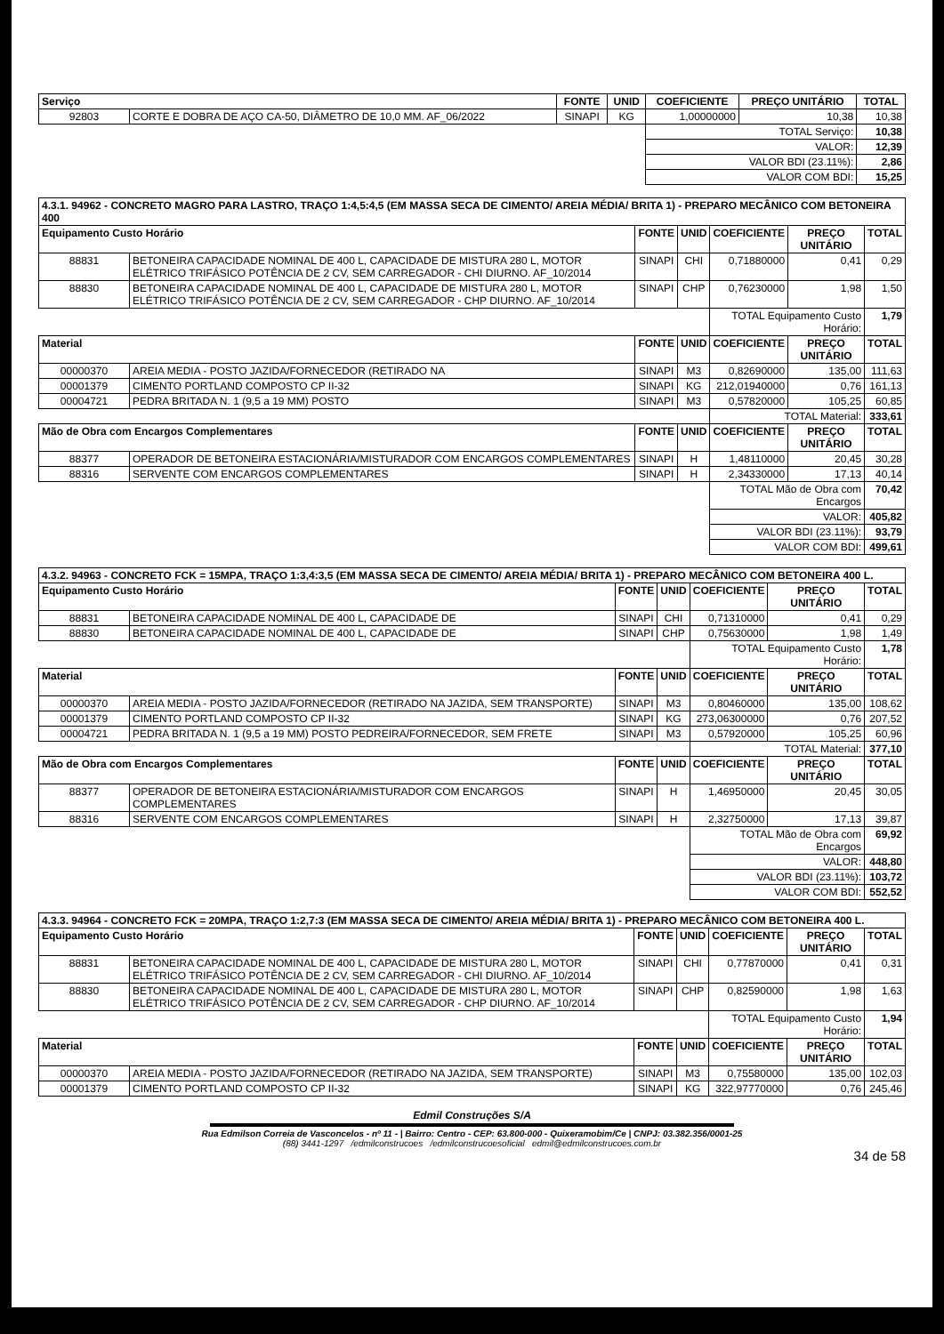| Serviço | | FONTE | UNID | COEFICIENTE | PREÇO UNITÁRIO | TOTAL |
| --- | --- | --- | --- | --- | --- | --- |
| 92803 | CORTE E DOBRA DE AÇO CA-50, DIÂMETRO DE 10,0 MM. AF_06/2022 | SINAPI | KG | 1,00000000 | 10,38 | 10,38 |
| | | | | TOTAL Serviço: | | 10,38 |
| | | | | VALOR: | | 12,39 |
| | | | | VALOR BDI (23.11%): | | 2,86 |
| | | | | VALOR COM BDI: | | 15,25 |
| 4.3.1. 94962 - CONCRETO MAGRO PARA LASTRO, TRAÇO 1:4,5:4,5 (EM MASSA SECA DE CIMENTO/ AREIA MÉDIA/ BRITA 1) - PREPARO MECÂNICO COM BETONEIRA 400 | | | | | | |
| --- | --- | --- | --- | --- | --- | --- |
| Equipamento Custo Horário | | FONTE | UNID | COEFICIENTE | PREÇO UNITÁRIO | TOTAL |
| 88831 | BETONEIRA CAPACIDADE NOMINAL DE 400 L, CAPACIDADE DE MISTURA 280 L, MOTOR ELÉTRICO TRIFÁSICO POTÊNCIA DE 2 CV, SEM CARREGADOR - CHI DIURNO. AF_10/2014 | SINAPI | CHI | 0,71880000 | 0,41 | 0,29 |
| 88830 | BETONEIRA CAPACIDADE NOMINAL DE 400 L, CAPACIDADE DE MISTURA 280 L, MOTOR ELÉTRICO TRIFÁSICO POTÊNCIA DE 2 CV, SEM CARREGADOR - CHP DIURNO. AF_10/2014 | SINAPI | CHP | 0,76230000 | 1,98 | 1,50 |
| | | | | TOTAL Equipamento Custo Horário: | | 1,79 |
| Material | | FONTE | UNID | COEFICIENTE | PREÇO UNITÁRIO | TOTAL |
| 00000370 | AREIA MEDIA - POSTO JAZIDA/FORNECEDOR (RETIRADO NA | SINAPI | M3 | 0,82690000 | 135,00 | 111,63 |
| 00001379 | CIMENTO PORTLAND COMPOSTO CP II-32 | SINAPI | KG | 212,01940000 | 0,76 | 161,13 |
| 00004721 | PEDRA BRITADA N. 1 (9,5 a 19 MM) POSTO | SINAPI | M3 | 0,57820000 | 105,25 | 60,85 |
| | | | | TOTAL Material: | | 333,61 |
| Mão de Obra com Encargos Complementares | | FONTE | UNID | COEFICIENTE | PREÇO UNITÁRIO | TOTAL |
| 88377 | OPERADOR DE BETONEIRA ESTACIONÁRIA/MISTURADOR COM ENCARGOS COMPLEMENTARES | SINAPI | H | 1,48110000 | 20,45 | 30,28 |
| 88316 | SERVENTE COM ENCARGOS COMPLEMENTARES | SINAPI | H | 2,34330000 | 17,13 | 40,14 |
| | | | | TOTAL Mão de Obra com Encargos | | 70,42 |
| | | | | VALOR: | | 405,82 |
| | | | | VALOR BDI (23.11%): | | 93,79 |
| | | | | VALOR COM BDI: | | 499,61 |
| 4.3.2. 94963 - CONCRETO FCK = 15MPA, TRAÇO 1:3,4:3,5 (EM MASSA SECA DE CIMENTO/ AREIA MÉDIA/ BRITA 1) - PREPARO MECÂNICO COM BETONEIRA 400 L. | | | | | | |
| --- | --- | --- | --- | --- | --- | --- |
| Equipamento Custo Horário | | FONTE | UNID | COEFICIENTE | PREÇO UNITÁRIO | TOTAL |
| 88831 | BETONEIRA CAPACIDADE NOMINAL DE 400 L, CAPACIDADE DE | SINAPI | CHI | 0,71310000 | 0,41 | 0,29 |
| 88830 | BETONEIRA CAPACIDADE NOMINAL DE 400 L, CAPACIDADE DE | SINAPI | CHP | 0,75630000 | 1,98 | 1,49 |
| | | | | TOTAL Equipamento Custo Horário: | | 1,78 |
| Material | | FONTE | UNID | COEFICIENTE | PREÇO UNITÁRIO | TOTAL |
| 00000370 | AREIA MEDIA - POSTO JAZIDA/FORNECEDOR (RETIRADO NA JAZIDA, SEM TRANSPORTE) | SINAPI | M3 | 0,80460000 | 135,00 | 108,62 |
| 00001379 | CIMENTO PORTLAND COMPOSTO CP II-32 | SINAPI | KG | 273,06300000 | 0,76 | 207,52 |
| 00004721 | PEDRA BRITADA N. 1 (9,5 a 19 MM) POSTO PEDREIRA/FORNECEDOR, SEM FRETE | SINAPI | M3 | 0,57920000 | 105,25 | 60,96 |
| | | | | TOTAL Material: | | 377,10 |
| Mão de Obra com Encargos Complementares | | FONTE | UNID | COEFICIENTE | PREÇO UNITÁRIO | TOTAL |
| 88377 | OPERADOR DE BETONEIRA ESTACIONÁRIA/MISTURADOR COM ENCARGOS COMPLEMENTARES | SINAPI | H | 1,46950000 | 20,45 | 30,05 |
| 88316 | SERVENTE COM ENCARGOS COMPLEMENTARES | SINAPI | H | 2,32750000 | 17,13 | 39,87 |
| | | | | TOTAL Mão de Obra com Encargos | | 69,92 |
| | | | | VALOR: | | 448,80 |
| | | | | VALOR BDI (23.11%): | | 103,72 |
| | | | | VALOR COM BDI: | | 552,52 |
| 4.3.3. 94964 - CONCRETO FCK = 20MPA, TRAÇO 1:2,7:3 (EM MASSA SECA DE CIMENTO/ AREIA MÉDIA/ BRITA 1) - PREPARO MECÂNICO COM BETONEIRA 400 L. | | | | | | |
| --- | --- | --- | --- | --- | --- | --- |
| Equipamento Custo Horário | | FONTE | UNID | COEFICIENTE | PREÇO UNITÁRIO | TOTAL |
| 88831 | BETONEIRA CAPACIDADE NOMINAL DE 400 L, CAPACIDADE DE MISTURA 280 L, MOTOR ELÉTRICO TRIFÁSICO POTÊNCIA DE 2 CV, SEM CARREGADOR - CHI DIURNO. AF_10/2014 | SINAPI | CHI | 0,77870000 | 0,41 | 0,31 |
| 88830 | BETONEIRA CAPACIDADE NOMINAL DE 400 L, CAPACIDADE DE MISTURA 280 L, MOTOR ELÉTRICO TRIFÁSICO POTÊNCIA DE 2 CV, SEM CARREGADOR - CHP DIURNO. AF_10/2014 | SINAPI | CHP | 0,82590000 | 1,98 | 1,63 |
| | | | | TOTAL Equipamento Custo Horário: | | 1,94 |
| Material | | FONTE | UNID | COEFICIENTE | PREÇO UNITÁRIO | TOTAL |
| 00000370 | AREIA MEDIA - POSTO JAZIDA/FORNECEDOR (RETIRADO NA JAZIDA, SEM TRANSPORTE) | SINAPI | M3 | 0,75580000 | 135,00 | 102,03 |
| 00001379 | CIMENTO PORTLAND COMPOSTO CP II-32 | SINAPI | KG | 322,97770000 | 0,76 | 245,46 |
Edmil Construções S/A
Rua Edmilson Correia de Vasconcelos - nº 11 - | Bairro: Centro - CEP: 63.800-000 - Quixeramobim/Ce | CNPJ: 03.382.356/0001-25
(88) 3441-1297 /edmilconstrucoes /edmilconstrucoesoficial edmil@edmilconstrucoes.com.br
34 de 58